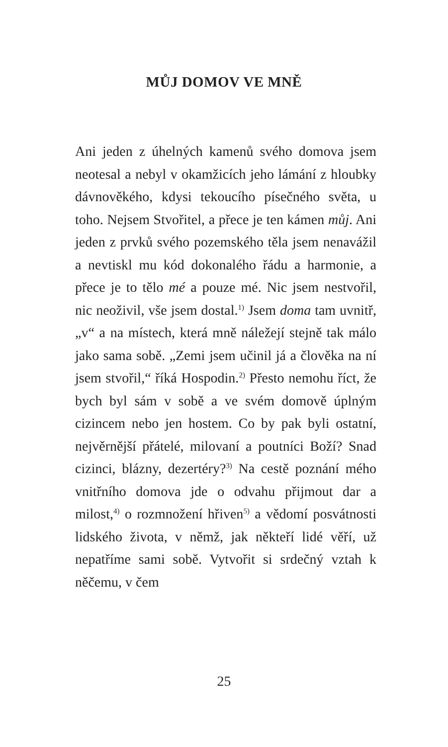MŮJ DOMOV VE MNĚ
Ani jeden z úhelných kamenů svého domova jsem neotesal a nebyl v okamžicích jeho lámání z hloubky dávnověkého, kdysi tekoucího písečného světa, u toho. Nejsem Stvořitel, a přece je ten kámen můj. Ani jeden z prvků svého pozemského těla jsem nenavážil a nevtiskl mu kód dokonalého řádu a harmonie, a přece je to tělo mé a pouze mé. Nic jsem nestvořil, nic neoživil, vše jsem dostal.<sup>1)</sup> Jsem doma tam uvnitř, „v“ a na místech, která mně náležejí stejně tak málo jako sama sobě. „Zemi jsem učinil já a člověka na ní jsem stvořil,“ říká Hospodin.<sup>2)</sup> Přesto nemohu říct, že bych byl sám v sobě a ve svém domově úplným cizincem nebo jen hostem. Co by pak byli ostatní, nejvěrnější přátelé, milovaní a poutníci Boží? Snad cizinci, blázny, dezertéry?<sup>3)</sup> Na cestě poznání mého vnitřního domova jde o odvahu přijmout dar a milost,<sup>4)</sup> o rozmnožení hřiven<sup>5)</sup> a vědomí posvátnosti lidského života, v němž, jak někteří lidé věří, už nepatříme sami sobě. Vytvořit si srdečný vztah k něčemu, v čem
25